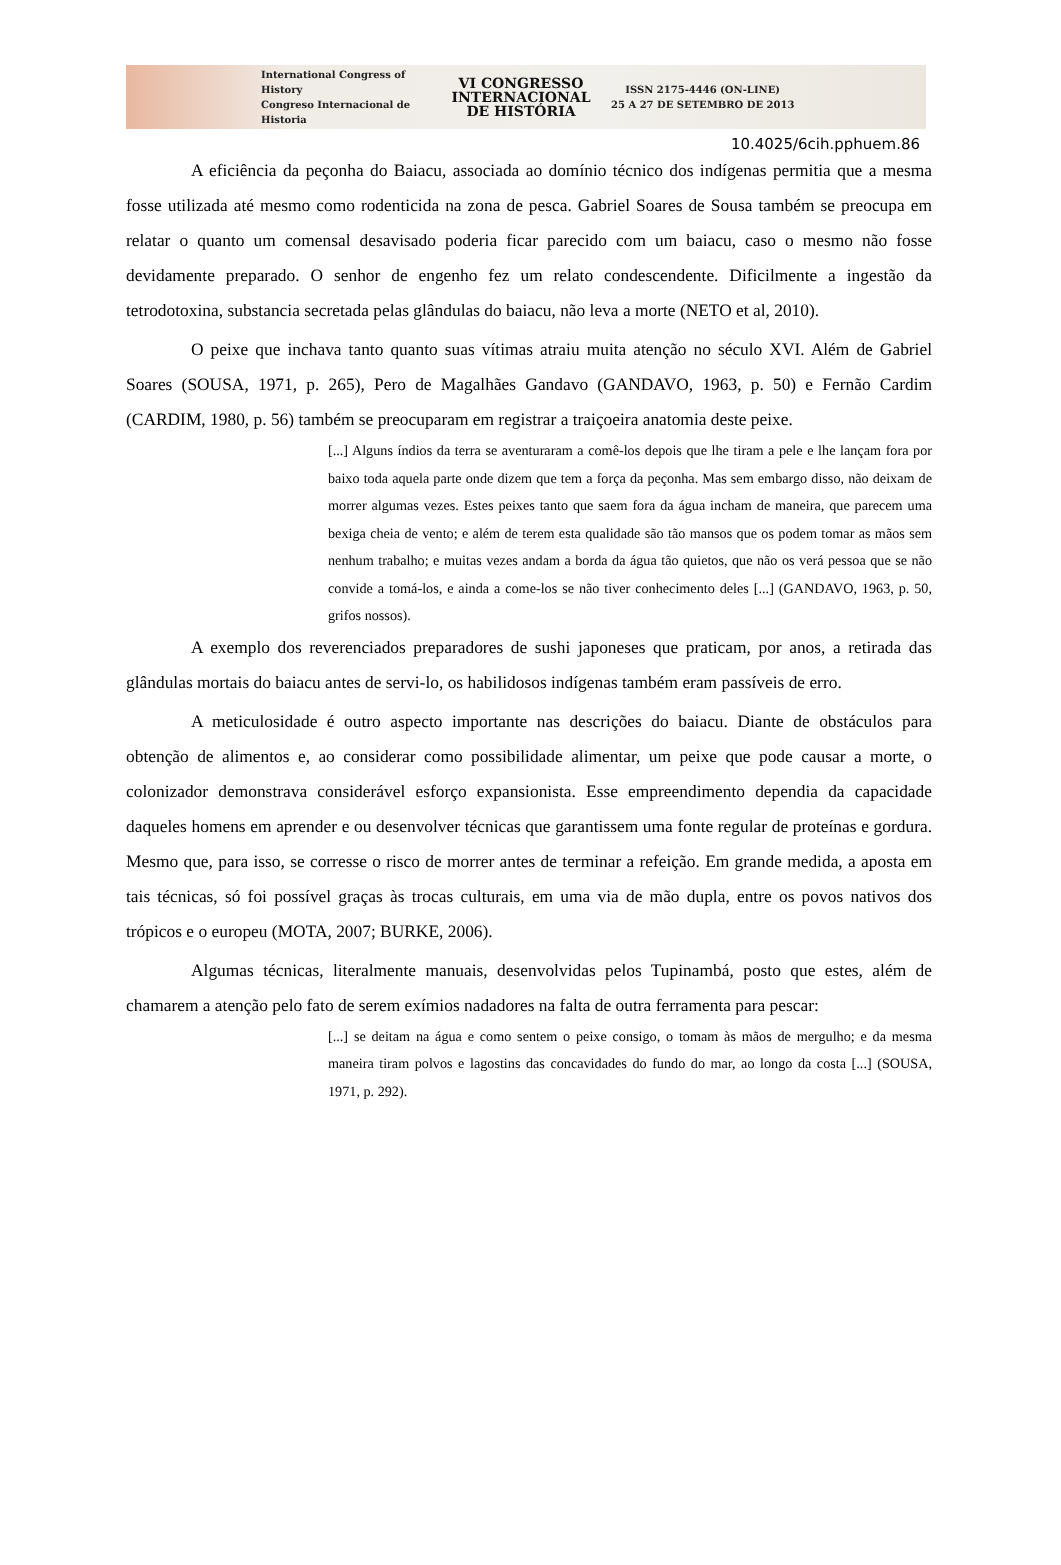International Congress of History
Congreso Internacional de Historia
VI CONGRESSO INTERNACIONAL DE HISTÓRIA
ISSN 2175-4446 (ON-LINE)
25 A 27 DE SETEMBRO DE 2013
10.4025/6cih.pphuem.86
A eficiência da peçonha do Baiacu, associada ao domínio técnico dos indígenas permitia que a mesma fosse utilizada até mesmo como rodenticida na zona de pesca. Gabriel Soares de Sousa também se preocupa em relatar o quanto um comensal desavisado poderia ficar parecido com um baiacu, caso o mesmo não fosse devidamente preparado. O senhor de engenho fez um relato condescendente. Dificilmente a ingestão da tetrodotoxina, substancia secretada pelas glândulas do baiacu, não leva a morte (NETO et al, 2010).
O peixe que inchava tanto quanto suas vítimas atraiu muita atenção no século XVI. Além de Gabriel Soares (SOUSA, 1971, p. 265), Pero de Magalhães Gandavo (GANDAVO, 1963, p. 50) e Fernão Cardim (CARDIM, 1980, p. 56) também se preocuparam em registrar a traiçoeira anatomia deste peixe.
[...] Alguns índios da terra se aventuraram a comê-los depois que lhe tiram a pele e lhe lançam fora por baixo toda aquela parte onde dizem que tem a força da peçonha. Mas sem embargo disso, não deixam de morrer algumas vezes. Estes peixes tanto que saem fora da água incham de maneira, que parecem uma bexiga cheia de vento; e além de terem esta qualidade são tão mansos que os podem tomar as mãos sem nenhum trabalho; e muitas vezes andam a borda da água tão quietos, que não os verá pessoa que se não convide a tomá-los, e ainda a come-los se não tiver conhecimento deles [...] (GANDAVO, 1963, p. 50, grifos nossos).
A exemplo dos reverenciados preparadores de sushi japoneses que praticam, por anos, a retirada das glândulas mortais do baiacu antes de servi-lo, os habilidosos indígenas também eram passíveis de erro.
A meticulosidade é outro aspecto importante nas descrições do baiacu. Diante de obstáculos para obtenção de alimentos e, ao considerar como possibilidade alimentar, um peixe que pode causar a morte, o colonizador demonstrava considerável esforço expansionista. Esse empreendimento dependia da capacidade daqueles homens em aprender e ou desenvolver técnicas que garantissem uma fonte regular de proteínas e gordura. Mesmo que, para isso, se corresse o risco de morrer antes de terminar a refeição. Em grande medida, a aposta em tais técnicas, só foi possível graças às trocas culturais, em uma via de mão dupla, entre os povos nativos dos trópicos e o europeu (MOTA, 2007; BURKE, 2006).
Algumas técnicas, literalmente manuais, desenvolvidas pelos Tupinambá, posto que estes, além de chamarem a atenção pelo fato de serem exímios nadadores na falta de outra ferramenta para pescar:
[...] se deitam na água e como sentem o peixe consigo, o tomam às mãos de mergulho; e da mesma maneira tiram polvos e lagostins das concavidades do fundo do mar, ao longo da costa [...] (SOUSA, 1971, p. 292).